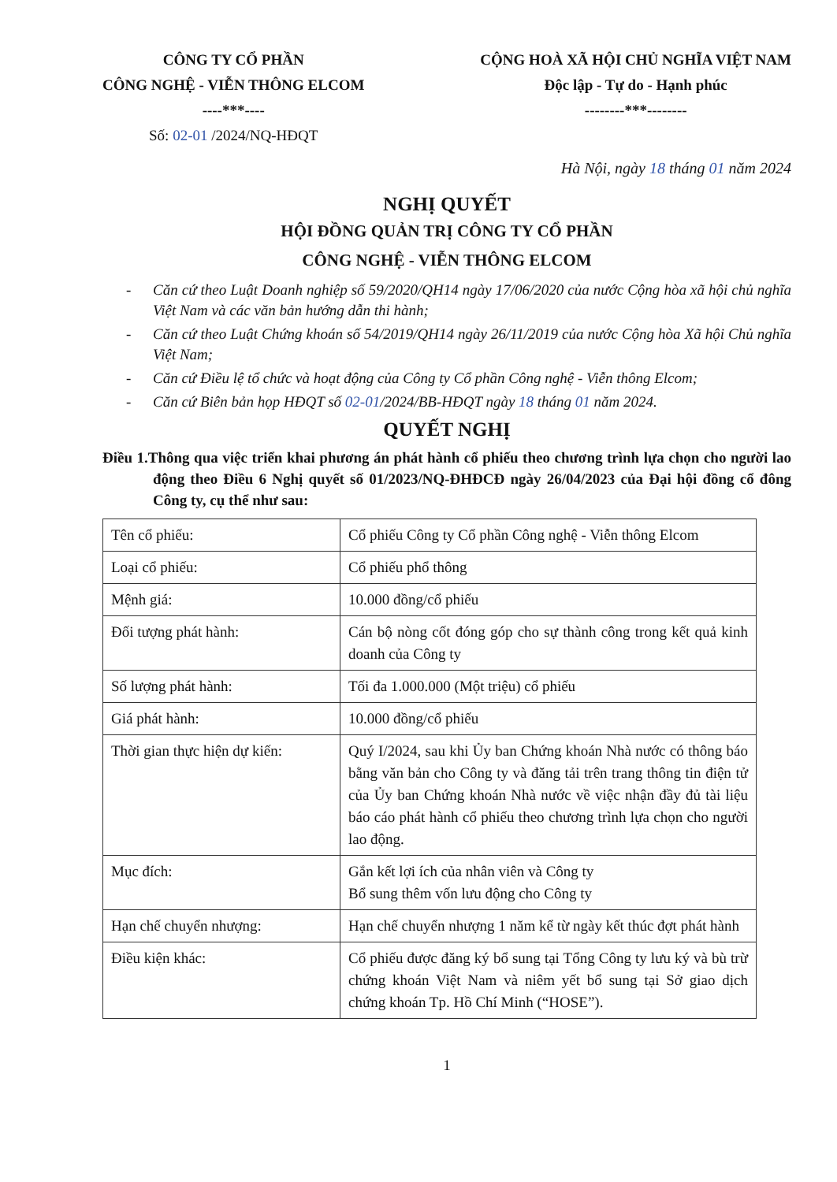CÔNG TY CỔ PHẦN
CÔNG NGHỆ - VIỄN THÔNG ELCOM
----***----
Số: 02-01 /2024/NQ-HĐQT
CỘNG HOÀ XÃ HỘI CHỦ NGHĨA VIỆT NAM
Độc lập - Tự do - Hạnh phúc
--------***--------
Hà Nội, ngày 18 tháng 01 năm 2024
NGHỊ QUYẾT
HỘI ĐỒNG QUẢN TRỊ CÔNG TY CỔ PHẦN
CÔNG NGHỆ - VIỄN THÔNG ELCOM
- Căn cứ theo Luật Doanh nghiệp số 59/2020/QH14 ngày 17/06/2020 của nước Cộng hòa xã hội chủ nghĩa Việt Nam và các văn bản hướng dẫn thi hành;
- Căn cứ theo Luật Chứng khoán số 54/2019/QH14 ngày 26/11/2019 của nước Cộng hòa Xã hội Chủ nghĩa Việt Nam;
- Căn cứ Điều lệ tổ chức và hoạt động của Công ty Cổ phần Công nghệ - Viễn thông Elcom;
- Căn cứ Biên bản họp HĐQT số 02-01/2024/BB-HĐQT ngày 18 tháng 01 năm 2024.
QUYẾT NGHỊ
Điều 1.Thông qua việc triển khai phương án phát hành cổ phiếu theo chương trình lựa chọn cho người lao động theo Điều 6 Nghị quyết số 01/2023/NQ-ĐHĐCĐ ngày 26/04/2023 của Đại hội đồng cổ đông Công ty, cụ thể như sau:
| Tên cổ phiếu: | Cổ phiếu Công ty Cổ phần Công nghệ - Viễn thông Elcom |
| Loại cổ phiếu: | Cổ phiếu phổ thông |
| Mệnh giá: | 10.000 đồng/cổ phiếu |
| Đối tượng phát hành: | Cán bộ nòng cốt đóng góp cho sự thành công trong kết quả kinh doanh của Công ty |
| Số lượng phát hành: | Tối đa 1.000.000 (Một triệu) cổ phiếu |
| Giá phát hành: | 10.000 đồng/cổ phiếu |
| Thời gian thực hiện dự kiến: | Quý I/2024, sau khi Ủy ban Chứng khoán Nhà nước có thông báo bằng văn bản cho Công ty và đăng tải trên trang thông tin điện tử của Ủy ban Chứng khoán Nhà nước về việc nhận đầy đủ tài liệu báo cáo phát hành cổ phiếu theo chương trình lựa chọn cho người lao động. |
| Mục đích: | Gắn kết lợi ích của nhân viên và Công ty Bổ sung thêm vốn lưu động cho Công ty |
| Hạn chế chuyển nhượng: | Hạn chế chuyển nhượng 1 năm kể từ ngày kết thúc đợt phát hành |
| Điều kiện khác: | Cổ phiếu được đăng ký bổ sung tại Tổng Công ty lưu ký và bù trừ chứng khoán Việt Nam và niêm yết bổ sung tại Sở giao dịch chứng khoán Tp. Hồ Chí Minh (“HOSE”). |
1